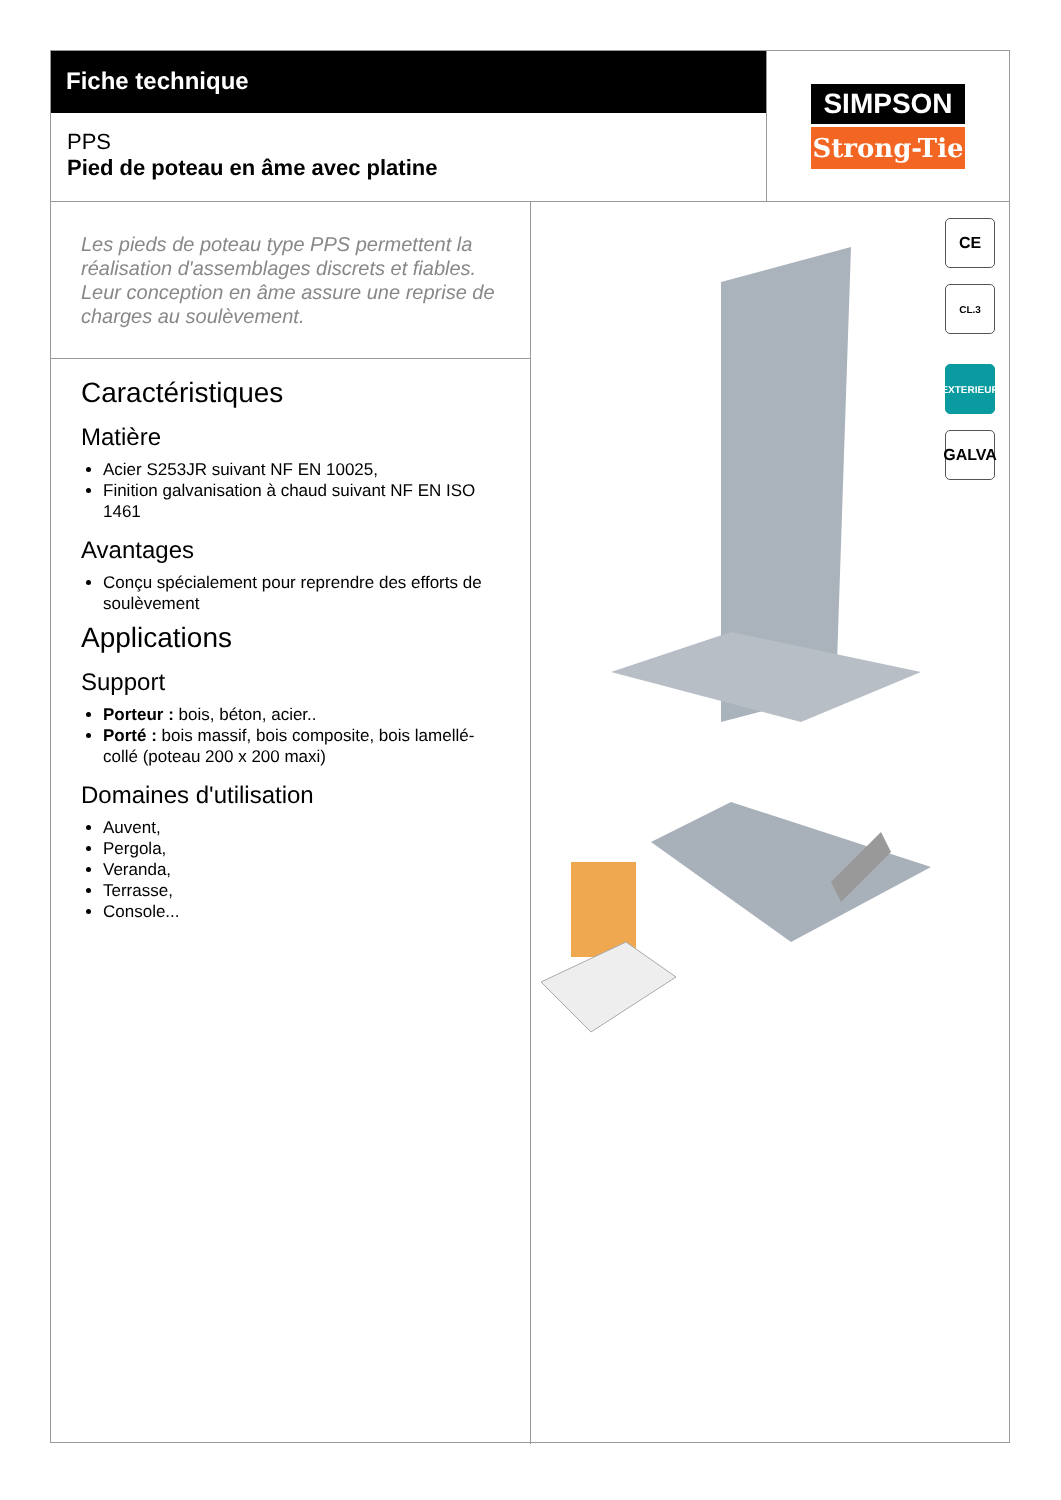Fiche technique
PPS
Pied de poteau en âme avec platine
SIMPSON
Strong-Tie
Les pieds de poteau type PPS permettent la réalisation d'assemblages discrets et fiables. Leur conception en âme assure une reprise de charges au soulèvement.
Caractéristiques
Matière
Acier S253JR suivant NF EN 10025,
Finition galvanisation à chaud suivant NF EN ISO 1461
Avantages
Conçu spécialement pour reprendre des efforts de soulèvement
Applications
Support
Porteur : bois, béton, acier..
Porté : bois massif, bois composite, bois lamellé-collé (poteau 200 x 200 maxi)
Domaines d'utilisation
Auvent,
Pergola,
Veranda,
Terrasse,
Console...
CE
CL.3
EXTERIEUR
GALVA